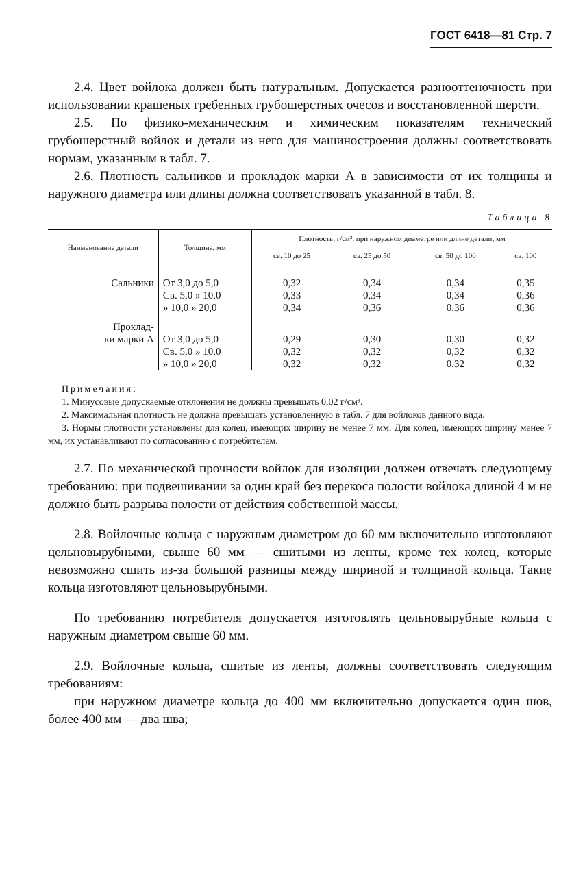ГОСТ 6418—81 Стр. 7
2.4. Цвет войлока должен быть натуральным. Допускается разнооттеночность при использовании крашеных гребенных грубошерстных очесов и восстановленной шерсти.
2.5. По физико-механическим и химическим показателям технический грубошерстный войлок и детали из него для машиностроения должны соответствовать нормам, указанным в табл. 7.
2.6. Плотность сальников и прокладок марки А в зависимости от их толщины и наружного диаметра или длины должна соответствовать указанной в табл. 8.
Таблица 8
| Наименование детали | Толщина, мм | Плотность, г/см³, при наружном диаметре или длине детали, мм | | | |
| --- | --- | --- | --- | --- | --- |
| | | св. 10 до 25 | св. 25 до 50 | св. 50 до 100 | св. 100 |
| Сальники | От 3,0 до 5,0 Св. 5,0 » 10,0 » 10,0 » 20,0 | 0,32 0,33 0,34 | 0,34 0,34 0,36 | 0,34 0,34 0,36 | 0,35 0,36 0,36 |
| Проклад- ки марки А | От 3,0 до 5,0 Св. 5,0 » 10,0 » 10,0 » 20,0 | 0,29 0,32 0,32 | 0,30 0,32 0,32 | 0,30 0,32 0,32 | 0,32 0,32 0,32 |
Примечания:
1. Минусовые допускаемые отклонения не должны превышать 0,02 г/см³.
2. Максимальная плотность не должна превышать установленную в табл. 7 для войлоков данного вида.
3. Нормы плотности установлены для колец, имеющих ширину не менее 7 мм. Для колец, имеющих ширину менее 7 мм, их устанавливают по согласованию с потребителем.
2.7. По механической прочности войлок для изоляции должен отвечать следующему требованию: при подвешивании за один край без перекоса полости войлока длиной 4 м не должно быть разрыва полости от действия собственной массы.
2.8. Войлочные кольца с наружным диаметром до 60 мм включительно изготовляют цельновырубными, свыше 60 мм — сшитыми из ленты, кроме тех колец, которые невозможно сшить из-за большой разницы между шириной и толщиной кольца. Такие кольца изготовляют цельновырубными.
По требованию потребителя допускается изготовлять цельновырубные кольца с наружным диаметром свыше 60 мм.
2.9. Войлочные кольца, сшитые из ленты, должны соответствовать следующим требованиям:
при наружном диаметре кольца до 400 мм включительно допускается один шов, более 400 мм — два шва;